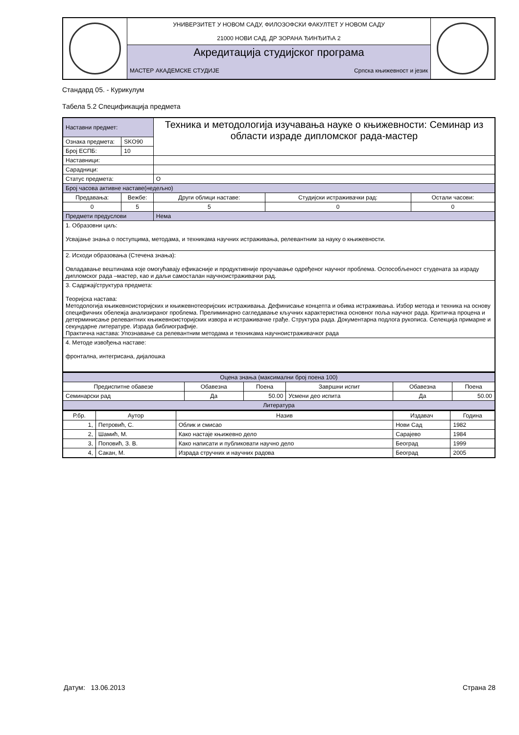| | УНИВЕРЗИТЕТ У НОВОМ САДУ, ФИЛОЗОФСКИ ФАКУЛТЕТ У НОВОМ САДУ 21000 НОВИ САД, ДР ЗОРАНА ЂИНЂИЋА 2 | | |
| | Акредитација студијског програма | | |
| | МАСТЕР АКАДЕМСКЕ СТУДИЈЕ | Српска књижевност и језик | |
Стандард 05. - Курикулум
Табела 5.2 Спецификација предмета
| Наставни предмет: | | Техника и методологија изучавања науке о књижевности: Семинар из области израде дипломског рада-мастер | | |
| Ознака предмета: | SKO90 | | | |
| Број ЕСПБ: | 10 | | | |
| Наставници: | | | | |
| Сарадници: | | | | |
| Статус предмета: | | О | | |
| Број часова активне наставе(недељно) | | | | |
| Предавања: | Вежбе: | Други облици наставе: | Студијски истраживачки рад: | Остали часови: |
| 0 | 5 | 5 | 0 | 0 |
| Предмети предуслови | | Нема | | |
| 1. Образовни циљ: Усвајање знања о поступцима, методама, и техникама научних истраживања, релевантним за науку о књижевности. | | | | |
| 2. Исходи образовања (Стечена знања): Овладавање вештинама које омогућавају ефикасније и продуктивније проучавање одређеног научног проблема. Оспособљеност студената за израду дипломског рада –мастер, као и даљи самосталан научноистраживачки рад. | | | | |
| 3. Садржај/структура предмета: Теоријска настава: Методологија књижевноисторијских и књижевнотеоријских истраживања. Дефинисање концепта и обима истраживања. Избор метода и техника на основу специфичних обележја анализираног проблема. Прелиминарно сагледавање кључних карактеристика основног поља научног рада. Критичка процена и детерминисање релевантних књижевноисторијских извора и истраживачке грађе. Структура рада. Документарна подлога рукописа. Селекција примарне и секундарне литературе. Израда библиографије. Практична настава: Упознавање са релевантним методама и техникама научноистраживачког рада | | | | |
| 4. Методе извођења наставе: фронтална, интегрисана, дијалошка | | | | |
| Оцена знања (максимални број поена 100) | | | | | |
| Предиспитне обавезе | Обавезна | Поена | Завршни испит | Обавезна | Поена |
| Семинарски рад | Да | 50.00 | Усмени део испита | Да | 50.00 |
| Литература | | | | | |
| Р.бр. | Аутор | Назив | Издавач | Година |
| --- | --- | --- | --- | --- |
| 1, | Петровић, С. | Облик и смисао | Нови Сад | 1982 |
| 2, | Шамић, М. | Како настаје књижевно дело | Сарајево | 1984 |
| 3, | Поповић, З. В. | Како написати и публиковати научно дело | Београд | 1999 |
| 4, | Сакан, М. | Израда стручних и научних радова | Београд | 2005 |
Датум: 13.06.2013 Страна 28